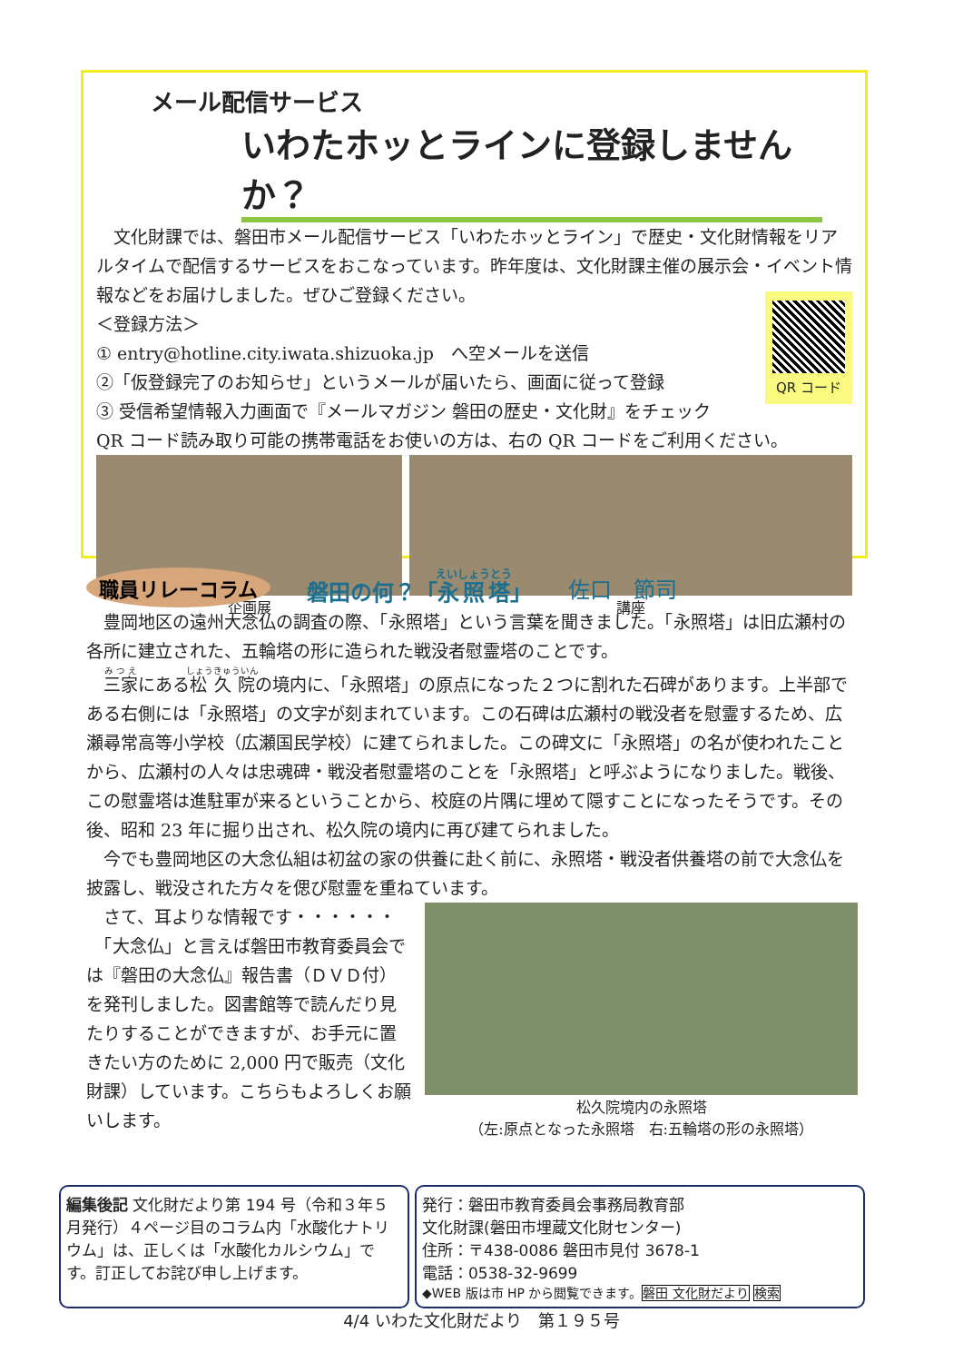メール配信サービス
いわたホッとラインに登録しませんか？
　文化財課では、磐田市メール配信サービス「いわたホッとライン」で歴史・文化財情報をリアルタイムで配信するサービスをおこなっています。昨年度は、文化財課主催の展示会・イベント情報などをお届けしました。ぜひご登録ください。
QR コード
＜登録方法＞
① entry@hotline.city.iwata.shizuoka.jp　へ空メールを送信
②「仮登録完了のお知らせ」というメールが届いたら、画面に従って登録
③ 受信希望情報入力画面で『メールマガジン 磐田の歴史・文化財』をチェック
QR コード読み取り可能の携帯電話をお使いの方は、右の QR コードをご利用ください。
企画展 講座
職員リレーコラム 磐田の何？「永照塔」 佐口　節司
　豊岡地区の遠州大念仏の調査の際、「永照塔」という言葉を聞きました。「永照塔」は旧広瀬村の各所に建立された、五輪塔の形に造られた戦没者慰霊塔のことです。
　三家にある松久院の境内に、「永照塔」の原点になった２つに割れた石碑があります。上半部である右側には「永照塔」の文字が刻まれています。この石碑は広瀬村の戦没者を慰霊するため、広瀬尋常高等小学校（広瀬国民学校）に建てられました。この碑文に「永照塔」の名が使われたことから、広瀬村の人々は忠魂碑・戦没者慰霊塔のことを「永照塔」と呼ぶようになりました。戦後、この慰霊塔は進駐軍が来るということから、校庭の片隅に埋めて隠すことになったそうです。その後、昭和 23 年に掘り出され、松久院の境内に再び建てられました。
　今でも豊岡地区の大念仏組は初盆の家の供養に赴く前に、永照塔・戦没者供養塔の前で大念仏を披露し、戦没された方々を偲び慰霊を重ねています。
　さて、耳よりな情報です・・・・・・
　「大念仏」と言えば磐田市教育委員会では『磐田の大念仏』報告書（ＤＶＤ付）を発刊しました。図書館等で読んだり見たりすることができますが、お手元に置きたい方のために 2,000 円で販売（文化財課）しています。こちらもよろしくお願いします。
松久院境内の永照塔
（左:原点となった永照塔　右:五輪塔の形の永照塔）
編集後記 文化財だより第 194 号（令和３年５月発行）４ページ目のコラム内「水酸化ナトリウム」は、正しくは「水酸化カルシウム」です。訂正してお詫び申し上げます。
発行：磐田市教育委員会事務局教育部
文化財課(磐田市埋蔵文化財センター)
住所：〒438-0086 磐田市見付 3678-1
電話：0538-32-9699
◆WEB 版は市 HP から閲覧できます。磐田 文化財だより 検索
4/4 いわた文化財だより　第１９５号